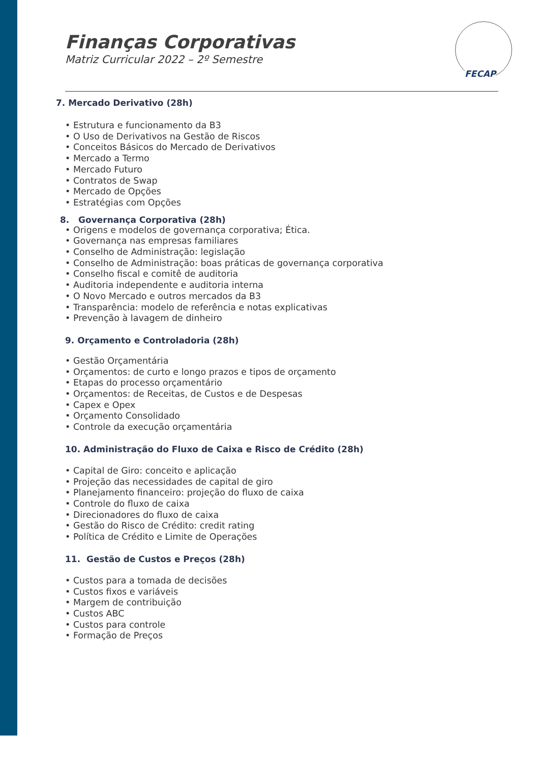Finanças Corporativas
Matriz Curricular 2022 – 2º Semestre
FECAP
7. Mercado Derivativo (28h)
• Estrutura e funcionamento da B3
• O Uso de Derivativos na Gestão de Riscos
• Conceitos Básicos do Mercado de Derivativos
• Mercado a Termo
• Mercado Futuro
• Contratos de Swap
• Mercado de Opções
• Estratégias com Opções
8. Governança Corporativa (28h)
• Origens e modelos de governança corporativa; Ética.
• Governança nas empresas familiares
• Conselho de Administração: legislação
• Conselho de Administração: boas práticas de governança corporativa
• Conselho fiscal e comitê de auditoria
• Auditoria independente e auditoria interna
• O Novo Mercado e outros mercados da B3
• Transparência: modelo de referência e notas explicativas
• Prevenção à lavagem de dinheiro
9. Orçamento e Controladoria (28h)
• Gestão Orçamentária
• Orçamentos: de curto e longo prazos e tipos de orçamento
• Etapas do processo orçamentário
• Orçamentos: de Receitas, de Custos e de Despesas
• Capex e Opex
• Orçamento Consolidado
• Controle da execução orçamentária
10. Administração do Fluxo de Caixa e Risco de Crédito (28h)
• Capital de Giro: conceito e aplicação
• Projeção das necessidades de capital de giro
• Planejamento financeiro: projeção do fluxo de caixa
• Controle do fluxo de caixa
• Direcionadores do fluxo de caixa
• Gestão do Risco de Crédito: credit rating
• Política de Crédito e Limite de Operações
11. Gestão de Custos e Preços (28h)
• Custos para a tomada de decisões
• Custos fixos e variáveis
• Margem de contribuição
• Custos ABC
• Custos para controle
• Formação de Preços